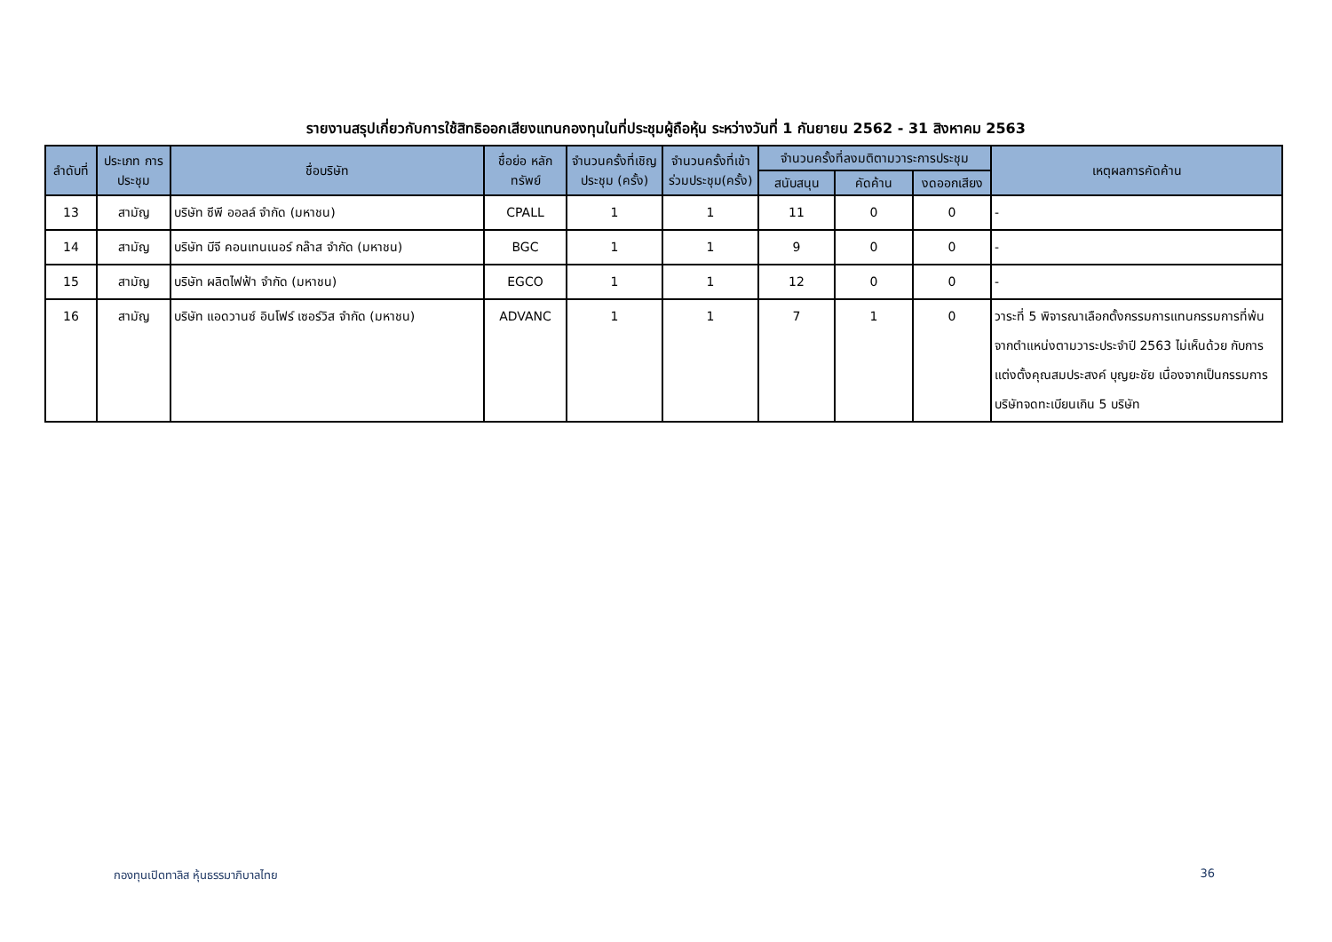รายงานสรุปเกี่ยวกับการใช้สิทธิออกเสียงแทนกองทุนในที่ประชุมผู้ถือหุ้น ระหว่างวันที่ 1 กันยายน 2562 - 31 สิงหาคม 2563
| ลำดับที่ | ประเภท การประชุม | ชื่อบริษัท | ชื่อย่อ หลักทรัพย์ | จำนวนครั้งที่เชิญประชุม (ครั้ง) | จำนวนครั้งที่เข้าร่วมประชุม(ครั้ง) | จำนวนครั้งที่ลงมติตามวาระการประชุม | | | เหตุผลการคัดค้าน |
| --- | --- | --- | --- | --- | --- | --- | --- | --- | --- |
| | | | | | | สนับสนุน | คัดค้าน | งดออกเสียง | |
| 13 | สามัญ | บริษัท ซีพี ออลล์ จำกัด (มหาชน) | CPALL | 1 | 1 | 11 | 0 | 0 | - |
| 14 | สามัญ | บริษัท บีจี คอนเทนเนอร์ กล๊าส จำกัด (มหาชน) | BGC | 1 | 1 | 9 | 0 | 0 | - |
| 15 | สามัญ | บริษัท ผลิตไฟฟ้า จำกัด (มหาชน) | EGCO | 1 | 1 | 12 | 0 | 0 | - |
| 16 | สามัญ | บริษัท แอดวานซ์ อินโฟร์ เซอร์วิส จำกัด (มหาชน) | ADVANC | 1 | 1 | 7 | 1 | 0 | วาระที่ 5 พิจารณาเลือกตั้งกรรมการแทนกรรมการที่พ้นจากตำแหน่งตามวาระประจำปี 2563 ไม่เห็นด้วย กับการแต่งตั้งคุณสมประสงค์ บุญยะชัย เนื่องจากเป็นกรรมการบริษัทจดทะเบียนเกิน 5 บริษัท |
กองทุนเปิดทาลิส หุ้นธรรมาภิบาลไทย 36